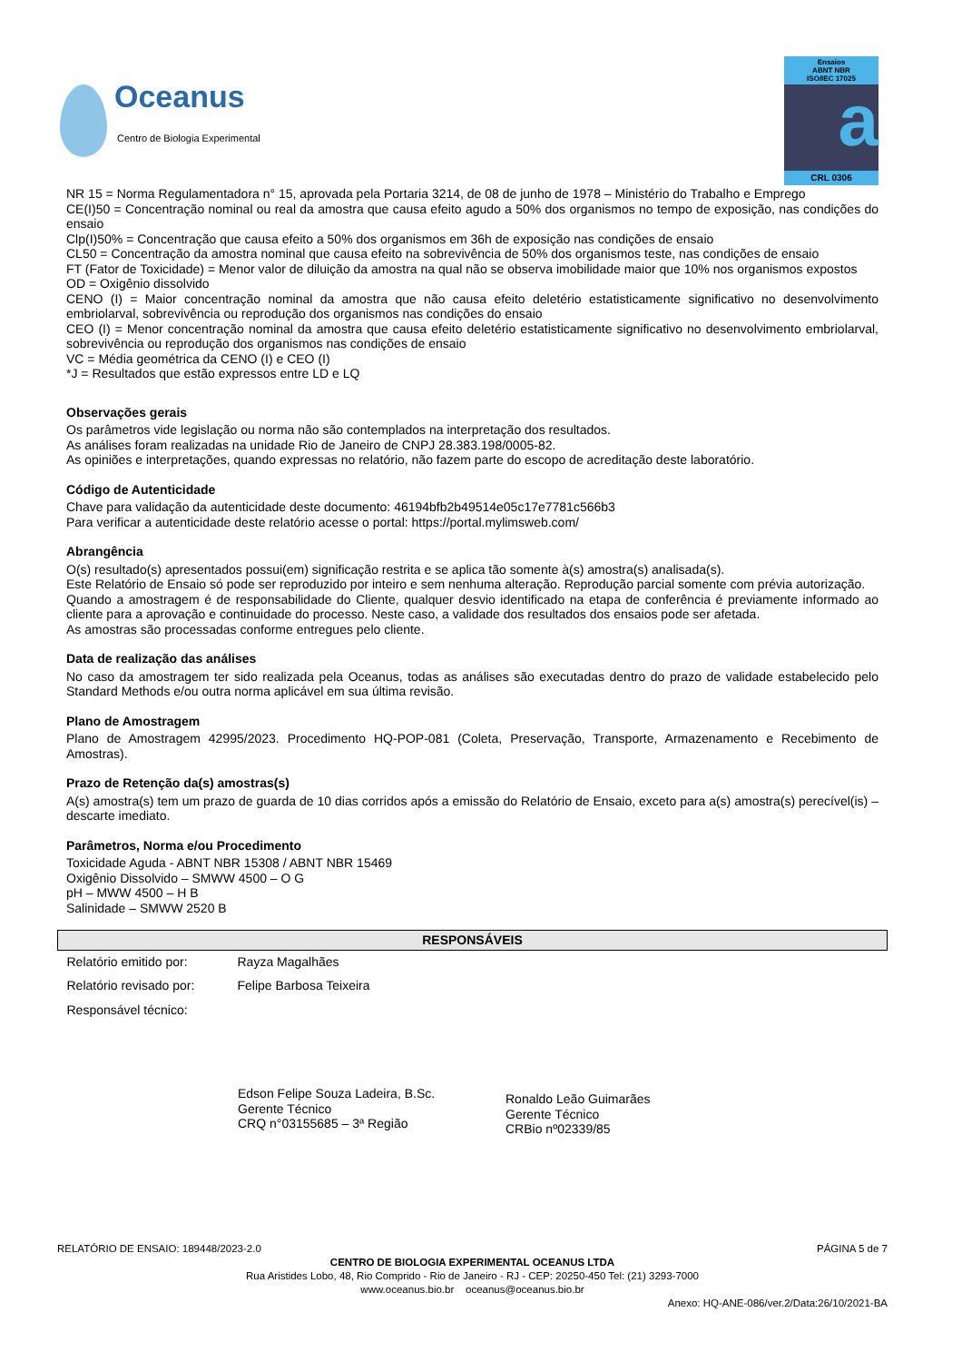Oceanus
Centro de Biologia Experimental
Ensaios
ABNT NBR
ISO/IEC 17025
a
CRL 0306
NR 15 = Norma Regulamentadora n° 15, aprovada pela Portaria 3214, de 08 de junho de 1978 – Ministério do Trabalho e Emprego
CE(I)50 = Concentração nominal ou real da amostra que causa efeito agudo a 50% dos organismos no tempo de exposição, nas condições do ensaio
Clp(I)50% = Concentração que causa efeito a 50% dos organismos em 36h de exposição nas condições de ensaio
CL50 = Concentração da amostra nominal que causa efeito na sobrevivência de 50% dos organismos teste, nas condições de ensaio
FT (Fator de Toxicidade) = Menor valor de diluição da amostra na qual não se observa imobilidade maior que 10% nos organismos expostos
OD = Oxigênio dissolvido
CENO (I) = Maior concentração nominal da amostra que não causa efeito deletério estatisticamente significativo no desenvolvimento embriolarval, sobrevivência ou reprodução dos organismos nas condições do ensaio
CEO (I) = Menor concentração nominal da amostra que causa efeito deletério estatisticamente significativo no desenvolvimento embriolarval, sobrevivência ou reprodução dos organismos nas condições de ensaio
VC = Média geométrica da CENO (I) e CEO (I)
*J = Resultados que estão expressos entre LD e LQ
Observações gerais
Os parâmetros vide legislação ou norma não são contemplados na interpretação dos resultados.
As análises foram realizadas na unidade Rio de Janeiro de CNPJ 28.383.198/0005-82.
As opiniões e interpretações, quando expressas no relatório, não fazem parte do escopo de acreditação deste laboratório.
Código de Autenticidade
Chave para validação da autenticidade deste documento: 46194bfb2b49514e05c17e7781c566b3
Para verificar a autenticidade deste relatório acesse o portal: https://portal.mylimsweb.com/
Abrangência
O(s) resultado(s) apresentados possui(em) significação restrita e se aplica tão somente à(s) amostra(s) analisada(s).
Este Relatório de Ensaio só pode ser reproduzido por inteiro e sem nenhuma alteração. Reprodução parcial somente com prévia autorização.
Quando a amostragem é de responsabilidade do Cliente, qualquer desvio identificado na etapa de conferência é previamente informado ao cliente para a aprovação e continuidade do processo. Neste caso, a validade dos resultados dos ensaios pode ser afetada.
As amostras são processadas conforme entregues pelo cliente.
Data de realização das análises
No caso da amostragem ter sido realizada pela Oceanus, todas as análises são executadas dentro do prazo de validade estabelecido pelo Standard Methods e/ou outra norma aplicável em sua última revisão.
Plano de Amostragem
Plano de Amostragem 42995/2023. Procedimento HQ-POP-081 (Coleta, Preservação, Transporte, Armazenamento e Recebimento de Amostras).
Prazo de Retenção da(s) amostras(s)
A(s) amostra(s) tem um prazo de guarda de 10 dias corridos após a emissão do Relatório de Ensaio, exceto para a(s) amostra(s) perecível(is) – descarte imediato.
Parâmetros, Norma e/ou Procedimento
Toxicidade Aguda - ABNT NBR 15308 / ABNT NBR 15469
Oxigênio Dissolvido – SMWW 4500 – O G
pH – MWW 4500 – H B
Salinidade – SMWW 2520 B
| RESPONSÁVEIS | |
| --- | --- |
| Relatório emitido por: | Rayza Magalhães |
| Relatório revisado por: | Felipe Barbosa Teixeira |
| Responsável técnico: | |
Edson Felipe Souza Ladeira, B.Sc.
Gerente Técnico
CRQ n°03155685 – 3ª Região
Ronaldo Leão Guimarães
Gerente Técnico
CRBio nº02339/85
RELATÓRIO DE ENSAIO: 189448/2023-2.0 PÁGINA 5 de 7
CENTRO DE BIOLOGIA EXPERIMENTAL OCEANUS LTDA
Rua Aristides Lobo, 48, Rio Comprido - Rio de Janeiro - RJ - CEP: 20250-450 Tel: (21) 3293-7000
www.oceanus.bio.br oceanus@oceanus.bio.br
Anexo: HQ-ANE-086/ver.2/Data:26/10/2021-BA